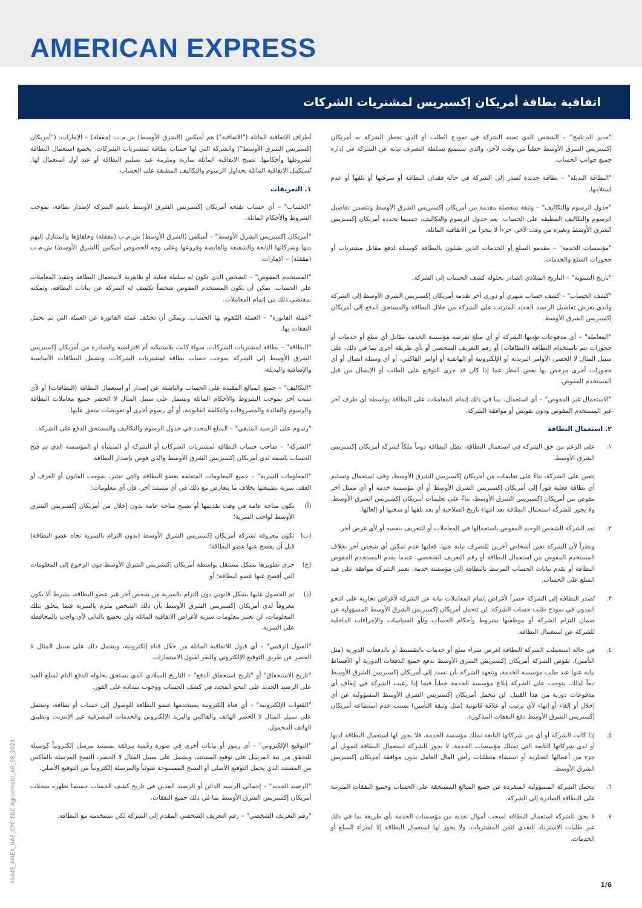AMERICAN EXPRESS
اتفاقية بطاقة أمريكان إكسبريس لمشتريات الشركات
أطراف الاتفاقية الماثلة ("الاتفاقية") هم أميكس (الشرق الأوسط) ش.م.ب (مقفلة) – الإمارات، ("أمريكان إكسبريس الشرق الأوسط") والشركة التي لها حساب بطاقة لمشتريات الشركات. يخضع استعمال البطاقة لشروطها وأحكامها. تصبح الاتفاقية الماثلة سارية وملزمة عند تسليم البطاقة أو عند أول استعمال لها. تُستكمل الاتفاقية الماثلة بجداول الرسوم والتكاليف المطبقة على الحساب.
١. التعريفات
"الحساب" – أي حساب تفتحه أمريكان إكسبريس الشرق الأوسط باسم الشركة لإصدار بطاقة، بموجب الشروط والأحكام الماثلة.
"أمريكان إكسبريس الشرق الأوسط" – أميكس (الشرق الأوسط) ش.م.ب (مقفلة) وخلفاؤها والمتنازل إليهم منها وشركاتها التابعة والشقيقة والقابضة وفروعها وعلى وجه الخصوص أميكس (الشرق الأوسط) ش.م.ب (مقفلة) – الإمارات.
"المستخدم المفوض" – الشخص الذي تكون له سلطة فعلية أو ظاهرية لاستعمال البطاقة وتنفيذ المعاملات على الحساب. يمكن أن يكون المستخدم المفوض شخصاً تكشف له الشركة عن بيانات البطاقة، وتمكنه بمقتضى ذلك من إتمام المعاملات.
"عملة الفاتورة" – العملة المُقوم بها الحساب. ويمكن أن تختلف عملة الفاتورة عن العملة التي تم تحمل النفقات بها.
"البطاقة" – بطاقة لمشتريات الشركات، سواء كانت بلاستيكية أم افتراضية والصادرة من أمريكان إكسبريس الشرق الأوسط إلى الشركة بموجب حساب بطاقة لمشتريات الشركات، وتشمل البطاقات الأساسية والإضافية والبديلة.
"التكاليف" – جميع المبالغ المقيدة على الحساب والناشئة عن إصدار أو استعمال البطاقة (البطاقات) أو لأي سبب آخر بموجب الشروط والأحكام الماثلة وتشمل على سبيل المثال لا الحصر جميع معاملات البطاقة والرسوم والفائدة والمصروفات والتكلفة القانونية، أو أي رسوم أخرى أو تعويضات متفق عليها.
"رسوم على الرصيد المتبقي" – المبلغ المحدد في جدول الرسوم والتكاليف والمستحق الدفع على الشركة.
"الشركة" – صاحب حساب البطاقة لمشتريات الشركات أو الشركة أو المنشأة أو المؤسسة الذي تم فتح الحساب باسمه لدى أمريكان إكسبريس الشرق الأوسط والذي فوض بإصدار البطاقة.
"المعلومات السرية" – جميع المعلومات المتعلقة بعضو البطاقة والتي تعتبر، بموجب القانون أو العرف أو العقد، سرية بطبيعتها بخلاف ما يتعارض مع ذلك في أي مستند آخر، فإن أي معلومات:
(أ) تكون متاحة عامة في وقت تقديمها أو تصبح متاحة عامة بدون إخلال من أمريكان إكسبريس الشرق الأوسط لواجب السرية؛
(ب) تكون معروفة لشركة أمريكان إكسبريس الشرق الأوسط (بدون التزام بالسرية تجاه عضو البطاقة) قبل أن يفصح عنها عضو البطاقة؛
(ج) جرى تطويرها بشكل مستقل بواسطة أمريكان إكسبريس الشرق الأوسط دون الرجوع إلى المعلومات التي أفصح عنها عضو البطاقة؛ أو
(د) تم الحصول عليها بشكل قانوني دون التزام بالسرية من شخص آخر غير عضو البطاقة، بشرط ألا يكون معروفاً لدى أمريكان إكسبريس الشرق الأوسط بأن ذلك الشخص ملزم بالسرية فيما يتعلق بتلك المعلومات، لن تعتبر معلومات سرية لأغراض الاتفاقية الماثلة ولن تخضع بالتالي لأي واجب بالمحافظة على السرية.
"القبول الرقمي" – أي قبول للاتفاقية الماثلة من خلال قناة إلكترونية، ويشمل ذلك على سبيل المثال لا الحصر عن طريق التوقيع الإلكتروني والنقر لقبول الاستمارات.
"تاريخ الاستحقاق" أو "تاريخ استحقاق الدفع" – التاريخ الميلادي الذي يستحق بحلوله الدفع التام لمبلغ القيد على الرصيد الجديد على النحو المحدد في كشف الحساب ووجوب سداده على الفور.
"القنوات الإلكترونية" – أي قناة إلكترونية يستخدمها عضو البطاقة للوصول إلى حساب أو بطاقة، وتشمل على سبيل المثال لا الحصر الهاتف والفاكس والبريد الإلكتروني والخدمات المصرفية عبر الإنترنت وتطبيق الهاتف المحمول.
"التوقيع الإلكتروني" – أي رموز أو بيانات أخرى في صورة رقمية مرفقة بمستند مرسل إلكترونياً كوسيلة للتحقق من نية المرسل على توقيع المستند، ويشمل على سبيل المثال لا الحصر، النسخ المرسلة بالفاكس من المستند الذي يحمل التوقيع الأصلي أو النسخ الممسوحة ضوئياً والمرسلة إلكترونياً من التوقيع الأصلي.
"الرصيد الجديد" – إجمالي الرصيد الدائن أو الرصيد المدين في تاريخ كشف الحساب حسبما تظهره سجلات أمريكان إكسبريس الشرق الأوسط بما في ذلك جميع النفقات.
"رقم التعريف الشخصي" – رقم التعريف الشخصي المقدم إلى الشركة لكي تستخدمه مع البطاقة.
"مدير البرنامج" – الشخص الذي تعينه الشركة في نموذج الطلب أو الذي تخطر الشركة به أمريكان إكسبريس الشرق الأوسط خطياً من وقت لآخر، والذي سيتمتع بسلطة التصرف نيابة عن الشركة في إدارة جميع جوانب الحساب.
"البطاقة البديلة" – بطاقة جديدة تُصدر إلى الشركة في حالة فقدان البطاقة أو سرقتها أو تلفها أو عدم استلامها.
"جدول الرسوم والتكاليف" – وثيقة منفصلة مقدمة من أمريكان إكسبريس الشرق الأوسط وتتضمن تفاصيل الرسوم والتكاليف المطبقة على الحساب. يعد جدول الرسوم والتكاليف، حسبما تحدده أمريكان إكسبريس الشرق الأوسط وتغيره من وقت لآخر، جزءاً لا يتجزأ من الاتفاقية الماثلة.
"مؤسسات الخدمة" – مقدمو السلع أو الخدمات الذين يقبلون بالبطاقة كوسيلة لدفع مقابل مشتريات أو حجوزات السلع والخدمات.
"تاريخ التسوية" – التاريخ الميلادي الصادر بحلوله كشف الحساب إلى الشركة.
"كشف الحساب" – كشف حساب شهري أو دوري آخر تقدمه أمريكان إكسبريس الشرق الأوسط إلى الشركة والذي يعرض تفاصيل الرصيد الجديد المترتب على الشركة من خلال البطاقة والمستحق الدفع إلى أمريكان إكسبريس الشرق الأوسط.
"المعاملة" – أي مدفوعات تؤديها الشركة أو أي مبلغ تفرضه مؤسسة الخدمة مقابل أي سلع أو خدمات أو حجوزات تتم باستخدام البطاقة (البطاقات) أو رقم التعريف الشخصي أو بأي طريقة أخرى بما في ذلك، على سبيل المثال لا الحصر، الأوامر البريدية أو الإلكترونية أو الهاتفية أو أوامر الفاكس، أو أي وسيلة اتصال أو أي حجوزات أخرى مرخص بها بغض النظر عما إذا كان قد جرى التوقيع على الطلب أو الإيصال من قبل المستخدم المفوض.
"الاستعمال غير المفوض" – أي استعمال، بما في ذلك إتمام المعاملات على البطاقة بواسطة أي طرف آخر غير المستخدم المفوض ودون تفويض أو موافقة الشركة.
٢. استعمال البطاقة
١. على الرغم من حق الشركة في استعمال البطاقة، تظل البطاقة دوماً ملكاً لشركة أمريكان إكسبريس الشرق الأوسط.
يتعين على الشركة، بناءً على تعليمات من أمريكان إكسبريس الشرق الأوسط، وقف استعمال وتسليم أي بطاقة فعلية فوراً إلى أمريكان إكسبريس الشرق الأوسط أو أي مؤسسة خدمة أو أي ممثل آخر مفوض من أمريكان إكسبريس الشرق الأوسط، بناءً على تعليمات أمريكان إكسبريس الشرق الأوسط. ولا يجوز للشركة استعمال البطاقة بعد انتهاء تاريخ الصلاحية أو بعد تلفها أو سحبها أو إلغائها.
٢. تعد الشركة الشخص الوحيد المفوض باستعمالها في المعاملات أو للتعريف بنفسه أو لأي غرض آخر.
ونظراً لأن الشركة تعين أشخاص آخرين للتصرف نيابة عنها، فعليها عدم تمكين أي شخص آخر بخلاف المستخدم المفوض من استعمال البطاقة أو رقم التعريف الشخصي. عندما يقدم المستخدم المفوض البطاقة أو يقدم بيانات الحساب المرتبط بالبطاقة إلى مؤسسة خدمة، تعتبر الشركة موافقة على قيد المبلغ على الحساب.
٣. تُصدر البطاقة إلى الشركة حصراً لأغراض إتمام المعاملات نيابة عن الشركة لأغراض تجارية على النحو المدون في نموذج طلب حساب الشركة. لن تتحمل أمريكان إكسبريس الشرق الأوسط المسؤولية عن ضمان التزام الشركة أو موظفيها بشروط وأحكام الحساب و/أو السياسات والإجراءات الداخلية للشركة عن استعمال البطاقة.
٤. في حالة استعملت الشركة البطاقة لغرض شراء سلع أو خدمات بالتقسيط أو بالدفعات الدورية (مثل التأمين)، تفوض الشركة أمريكان إكسبريس الشرق الأوسط بدفع جميع الدفعات الدورية أو الأقساط نيابة عنها عند طلب مؤسسة الخدمة، وتتعهد الشركة بأن تسدد إلى أمريكان إكسبريس الشرق الأوسط تبعاً لذلك. يتوجب على الشركة إبلاغ مؤسسة الخدمة خطياً فيما إذا رغبت الشركة في إيقاف أي مدفوعات دورية من هذا القبيل. لن تتحمل أمريكان إكسبريس الشرق الأوسط المسؤولية عن أي إخلال أو إلغاء أو إنهاء لأي ترتيب أو علاقة قانونية (مثل وثيقة التأمين) بسبب عدم استطاعة أمريكان إكسبريس الشرق الأوسط دفع النفقات المذكورة.
٥. إذا كانت الشركة أو أي من شركاتها التابعة تملك مؤسسة الخدمة، فلا يجوز لها استعمال البطاقة لديها أو لدى شركاتها التابعة التي تمتلك مؤسسات الخدمة. لا يجوز للشركة استعمال البطاقة لتمويل أي جزء من أعمالها التجارية أو استيفاء متطلبات رأس المال العامل بدون موافقة أمريكان إكسبريس الشرق الأوسط.
٦. تتحمل الشركة المسؤولية المنفردة عن جميع المبالغ المستحقة على الحساب وجميع النفقات المترتبة على البطاقة الصادرة إلى الشركة.
٧. لا يحق للشركة استعمال البطاقة لسحب أموال نقدية من مؤسسات الخدمة بأي طريقة بما في ذلك عبر طلبات الاسترداد النقدي لثمن المشتريات، ولا يجوز لها استعمال البطاقة إلا لشراء السلع أو الخدمات.
40445_AMEX_UAE_CPC T&C Agreement_AR_08_2021
1/6